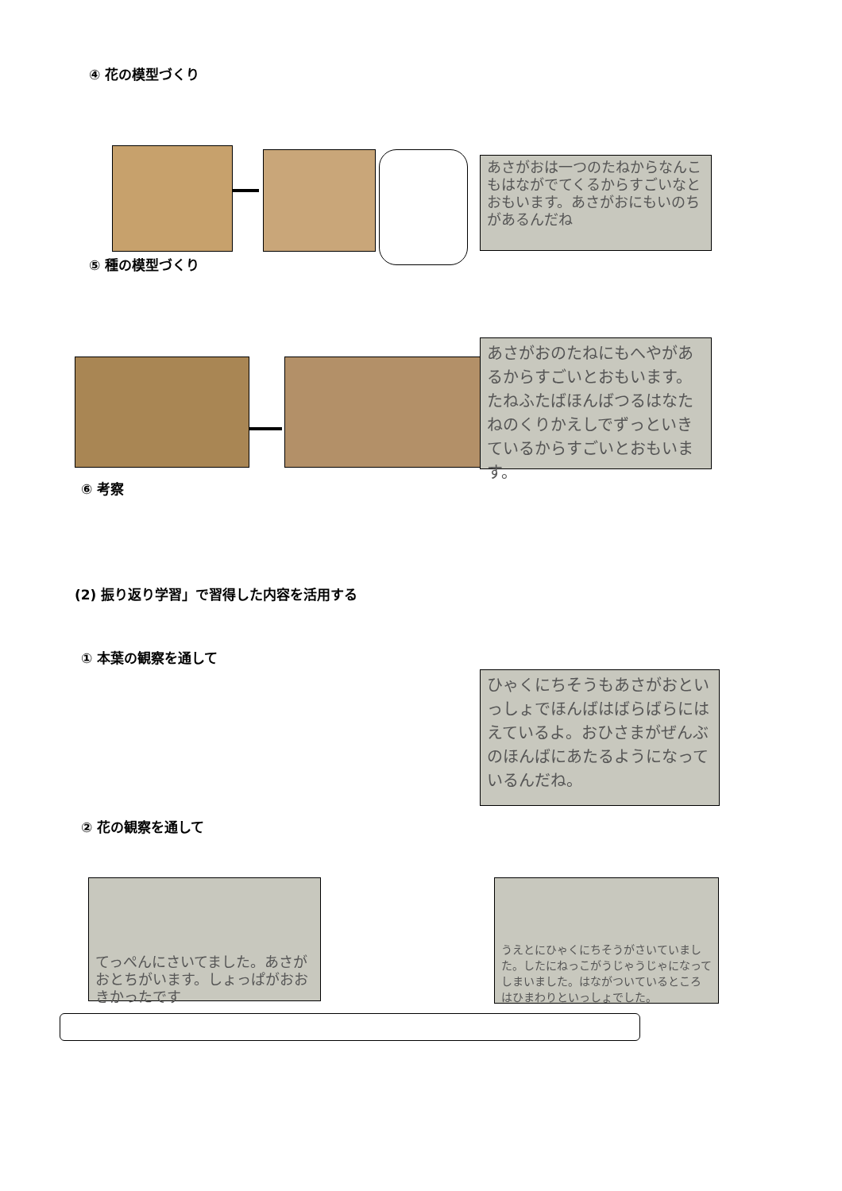④ 花の模型づくり
あさがおは一つのたねからなんこもはながでてくるからすごいなとおもいます。あさがおにもいのちがあるんだね
⑤ 種の模型づくり
あさがおのたねにもへやがあるからすごいとおもいます。たねふたばほんばつるはなたねのくりかえしでずっといきているからすごいとおもいます。
⑥ 考察
(2) 振り返り学習」で習得した内容を活用する
① 本葉の観察を通して
ひゃくにちそうもあさがおといっしょでほんばはばらばらにはえているよ。おひさまがぜんぶのほんばにあたるようになっているんだね。
② 花の観察を通して
てっぺんにさいてました。あさがおとちがいます。しょっぱがおおきかったです
うえとにひゃくにちそうがさいていました。したにねっこがうじゃうじゃになってしまいました。はながついているところはひまわりといっしょでした。